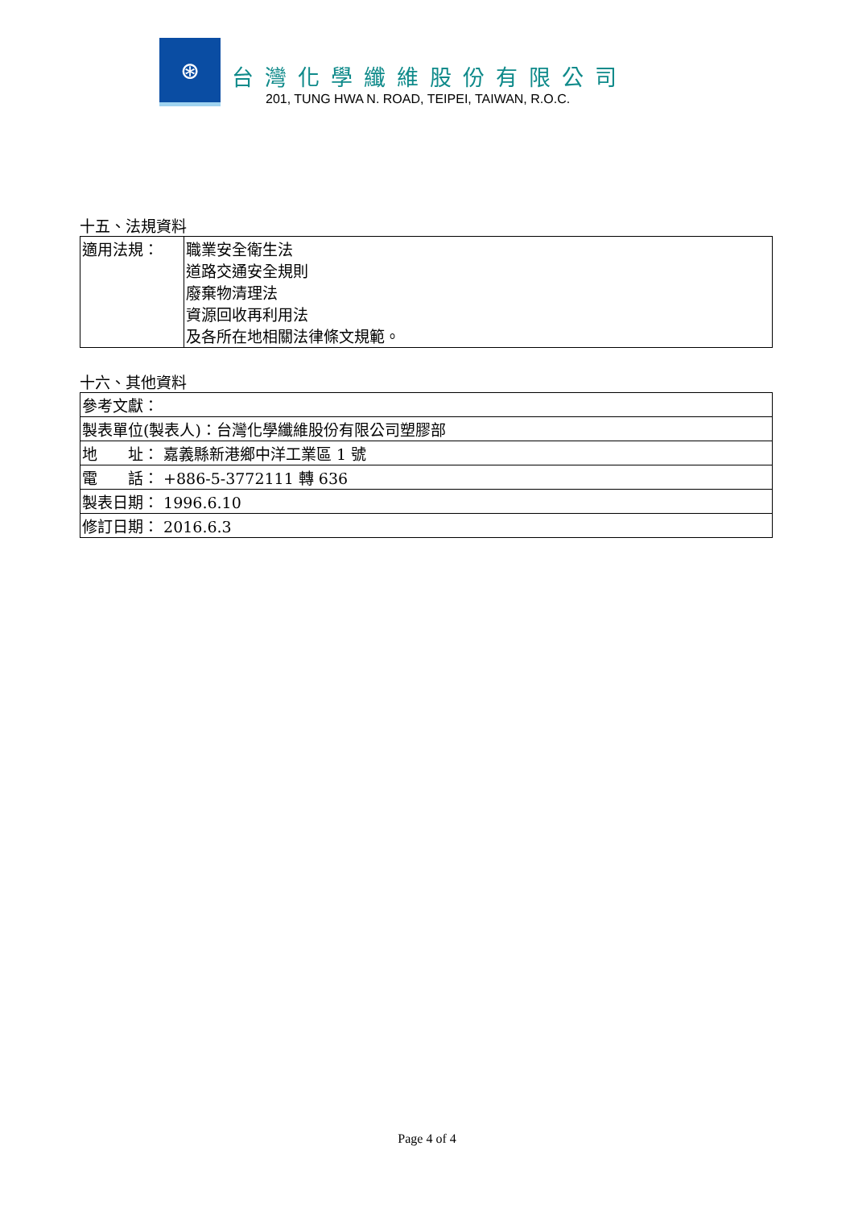⊛
台灣化學纖維股份有限公司
201, TUNG HWA N. ROAD, TEIPEI, TAIWAN, R.O.C.
十五、法規資料
| 適用法規： | 職業安全衛生法 道路交通安全規則 廢棄物清理法 資源回收再利用法 及各所在地相關法律條文規範。 |
十六、其他資料
| 參考文獻： |
| 製表單位(製表人)：台灣化學纖維股份有限公司塑膠部 |
| 地 址： 嘉義縣新港鄉中洋工業區 1 號 |
| 電 話： +886-5-3772111 轉 636 |
| 製表日期： 1996.6.10 |
| 修訂日期： 2016.6.3 |
Page 4 of 4